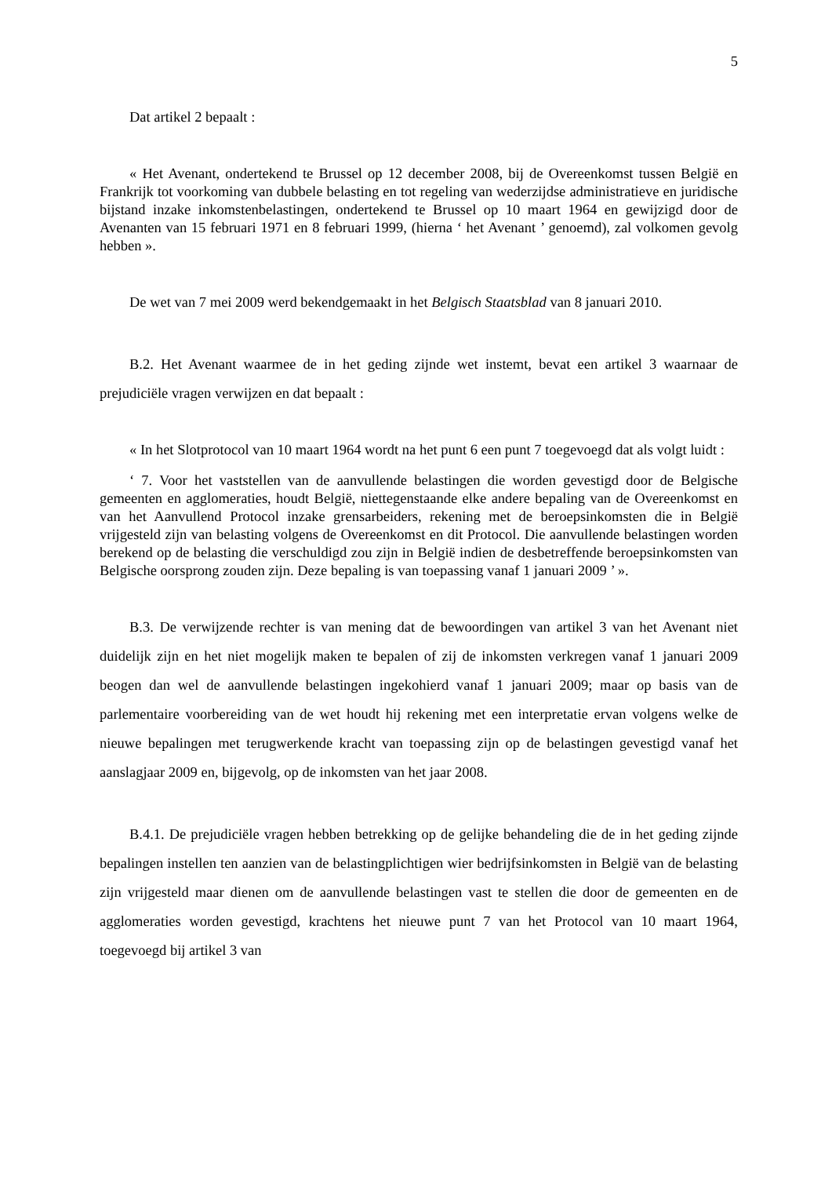5
Dat artikel 2 bepaalt :
« Het Avenant, ondertekend te Brussel op 12 december 2008, bij de Overeenkomst tussen België en Frankrijk tot voorkoming van dubbele belasting en tot regeling van wederzijdse administratieve en juridische bijstand inzake inkomstenbelastingen, ondertekend te Brussel op 10 maart 1964 en gewijzigd door de Avenanten van 15 februari 1971 en 8 februari 1999, (hierna ‘ het Avenant ’ genoemd), zal volkomen gevolg hebben ».
De wet van 7 mei 2009 werd bekendgemaakt in het Belgisch Staatsblad van 8 januari 2010.
B.2. Het Avenant waarmee de in het geding zijnde wet instemt, bevat een artikel 3 waarnaar de prejudiciële vragen verwijzen en dat bepaalt :
« In het Slotprotocol van 10 maart 1964 wordt na het punt 6 een punt 7 toegevoegd dat als volgt luidt :
‘ 7. Voor het vaststellen van de aanvullende belastingen die worden gevestigd door de Belgische gemeenten en agglomeraties, houdt België, niettegenstaande elke andere bepaling van de Overeenkomst en van het Aanvullend Protocol inzake grensarbeiders, rekening met de beroepsinkomsten die in België vrijgesteld zijn van belasting volgens de Overeenkomst en dit Protocol. Die aanvullende belastingen worden berekend op de belasting die verschuldigd zou zijn in België indien de desbetreffende beroepsinkomsten van Belgische oorsprong zouden zijn. Deze bepaling is van toepassing vanaf 1 januari 2009 ’ ».
B.3. De verwijzende rechter is van mening dat de bewoordingen van artikel 3 van het Avenant niet duidelijk zijn en het niet mogelijk maken te bepalen of zij de inkomsten verkregen vanaf 1 januari 2009 beogen dan wel de aanvullende belastingen ingekohierd vanaf 1 januari 2009; maar op basis van de parlementaire voorbereiding van de wet houdt hij rekening met een interpretatie ervan volgens welke de nieuwe bepalingen met terugwerkende kracht van toepassing zijn op de belastingen gevestigd vanaf het aanslagjaar 2009 en, bijgevolg, op de inkomsten van het jaar 2008.
B.4.1. De prejudiciële vragen hebben betrekking op de gelijke behandeling die de in het geding zijnde bepalingen instellen ten aanzien van de belastingplichtigen wier bedrijfsinkomsten in België van de belasting zijn vrijgesteld maar dienen om de aanvullende belastingen vast te stellen die door de gemeenten en de agglomeraties worden gevestigd, krachtens het nieuwe punt 7 van het Protocol van 10 maart 1964, toegevoegd bij artikel 3 van